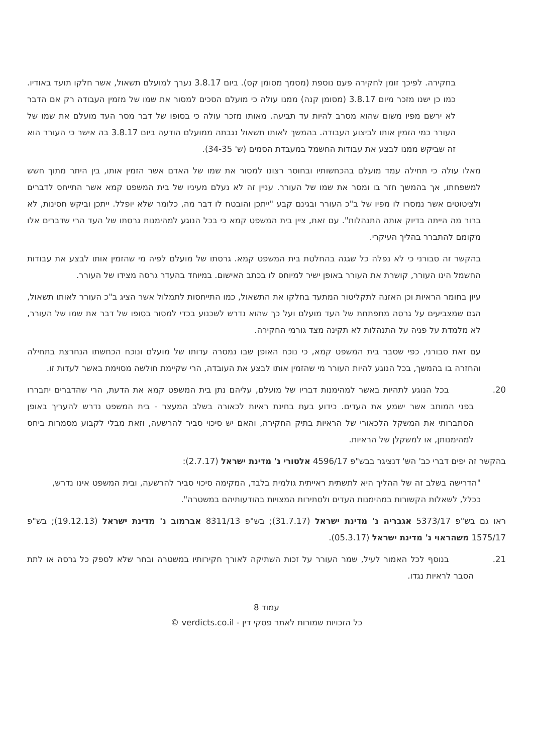בחקירה. לפיכך זומן לחקירה פעם נוספת (מסמך מסומן קס). ביום 3.8.17 נערך למועלם תשאול, אשר חלקו תועד באודיו. כמו כן ישנו מזכר מיום 3.8.17 (מסומן קנה) ממנו עולה כי מועלם הסכים למסור את שמו של מזמין העבודה רק אם הדבר לא ירשם מפיו משום שהוא מסרב להיות עד תביעה. מאותו מזכר עולה כי בסופו של דבר מסר העד מועלם את שמו של העורר כמי הזמין אותו לביצוע העבודה. בהמשך לאותו תשאול נגבתה ממועלם הודעה ביום 3.8.17 בה אישר כי העורר הוא זה שביקש ממנו לבצע את עבודות החשמל במעבדת הסמים (ש' 34-35).
מאלו עולה כי תחילה עמד מועלם בהכחשותיו ובחוסר רצונו למסור את שמו של האדם אשר הזמין אותו, בין היתר מתוך חשש למשפחתו, אך בהמשך חזר בו ומסר את שמו של העורר. עניין זה לא נעלם מעיניו של בית המשפט קמא אשר התייחס לדברים ולציטוטים אשר נמסרו לו מפיו של ב"כ העורר ובגינם קבע "ייתכן והובטח לו דבר מה, כלומר שלא יופלל. ייתכן וביקש חסינות, לא ברור מה הייתה בדיוק אותה התנהלות". עם זאת, ציין בית המשפט קמא כי בכל הנוגע למהימנות גרסתו של העד הרי שדברים אלו מקומם להתברר בהליך העיקרי.
בהקשר זה סבורני כי לא נפלה כל שגגה בהחלטת בית המשפט קמא. גרסתו של מועלם לפיה מי שהזמין אותו לבצע את עבודות החשמל הינו העורר, קושרת את העורר באופן ישיר למיוחס לו בכתב האישום. במיוחד בהעדר גרסה מצידו של העורר.
עיון בחומר הראיות וכן האזנה לתקליטור המתעד בחלקו את התשאול, כמו התייחסות לתמלול אשר הציג ב"כ העורר לאותו תשאול, הגם שמצביעים על גרסה מתפתחת של העד מועלם ועל כך שהוא נדרש לשכנוע בכדי למסור בסופו של דבר את שמו של העורר, לא מלמדת על פניה על התנהלות לא תקינה מצד גורמי החקירה.
עם זאת סבורני, כפי שסבר בית המשפט קמא, כי נוכח האופן שבו נמסרה עדותו של מועלם ונוכח הכחשתו הנחרצת בתחילה והחזרה בו בהמשך, בכל הנוגע להיות העורר מי שהזמין אותו לבצע את העובדה, הרי שקיימת חולשה מסוימת באשר לעדות זו.
20.    בכל הנוגע לתהיות באשר למהימנות דבריו של מועלם, עליהם נתן בית המשפט קמא את הדעת, הרי שהדברים יתבררו בפני המותב אשר ישמע את העדים. כידוע בעת בחינת ראיות לכאורה בשלב המעצר - בית המשפט נדרש להעריך באופן הסתברותי את המשקל הלכאורי של הראיות בתיק החקירה, והאם יש סיכוי סביר להרשעה, וזאת מבלי לקבוע מסמרות ביחס למהימנותן, או למשקלן של הראיות.
בהקשר זה יפים דברי כב' הש' דנציגר בבש"פ 4596/17 אלטורי נ' מדינת ישראל (2.7.17):
"הדרישה בשלב זה של ההליך היא לתשתית ראייתית גולמית בלבד, המקימה סיכוי סביר להרשעה, ובית המשפט אינו נדרש, ככלל, לשאלות הקשורות במהימנות העדים ולסתירות המצויות בהודעותיהם במשטרה".
ראו גם בש"פ 5373/17 אגבריה נ' מדינת ישראל (31.7.17); בש"פ 8311/13 אברמוב נ' מדינת ישראל (19.12.13); בש"פ 1575/17 משהראוי נ' מדינת ישראל (05.3.17).
21.    בנוסף לכל האמור לעיל, שמר העורר על זכות השתיקה לאורך חקירותיו במשטרה ובחר שלא לספק כל גרסה או לתת הסבר לראיות נגדו.
עמוד 8
כל הזכויות שמורות לאתר פסקי דין - verdicts.co.il ©